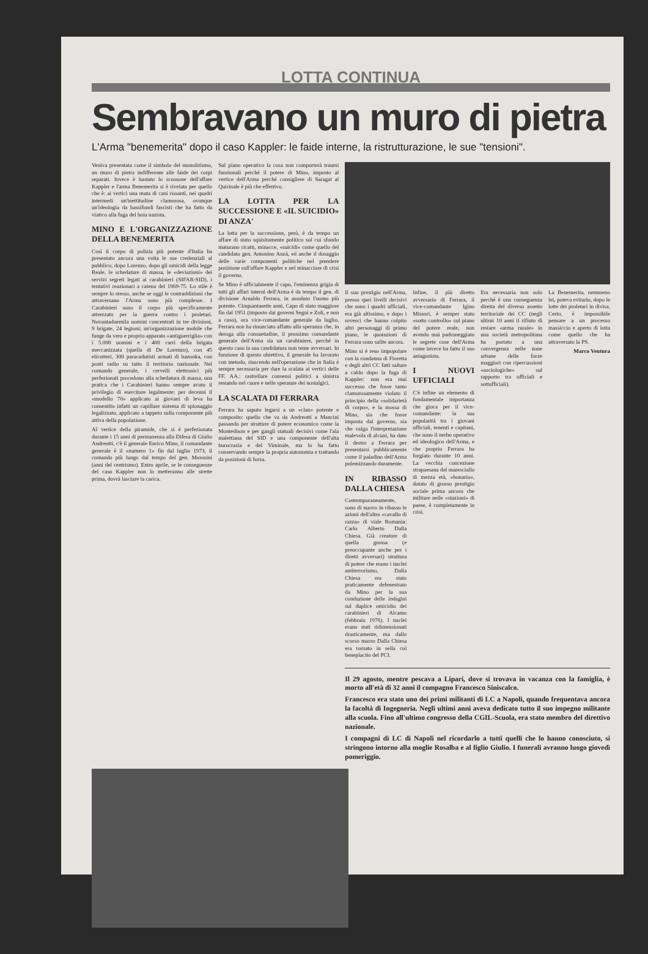LOTTA CONTINUA
Sembravano un muro di pietra
L'Arma "benemerita" dopo il caso Kappler: le faide interne, la ristrutturazione, le sue "tensioni".
Veniva presentata come il simbolo del monolitismo, un muro di pietra indifferente alle faide dei corpi separati. Invece è bastato lo scossone dell'affare Kappler e l'arma Benemerita si è rivelata per quello che è: ai vertici una muta di cani rissanti, nei quadri intermedi un'inettitudine clamorosa, ovunque un'ideologia da bassifondi fascisti che ha fatto da viatico alla fuga del boia nazista.
MINO E L'ORGANIZZAZIONE DELLA BENEMERITA
Così il corpo di polizia più potente d'Italia ha presentato ancora una volta le sue credenziali al pubblico, dopo Lorenzo, dopo gli omicidi della legge Reale, le schedature di massa, le «deviazioni» dei servizi segreti legati ai carabinieri (SIFAR-SID), i tentativi reazionari a catena del 1969-75. Lo stile è sempre lo stesso, anche se oggi le contraddizioni che attraversano l'Arma sono più complesse. I Carabinieri sono il corpo più specificamente attrezzato per la guerra contro i proletari. Novantaduemila uomini concentrati in tre divisioni, 9 brigate, 24 legioni; un'organizzazione mobile che funge da vero e proprio apparato «antiguerriglia» con i 5.000 uomini e i 400 carri della brigata meccanizzata (quella di De Lorenzo), con 45 elicotteri, 300 paracadutisti armati di bazooka, con ponti radio su tutto il territorio nazionale. Nel comando generale, i cervelli elettronici più perfezionati procedono alla schedatura di massa, una pratica che i Carabinieri hanno sempre avuto il privilegio di esercitare legalmente: per decenni il «modello 70» applicato ai giovani di leva ha consentito infatti un capillare sistema di spionaggio legalizzato, applicato a tappeto sulla componente più attiva della popolazione.
Al vertice della piramide, che si è perfezionata durante i 15 anni di permanenza alla Difesa di Giulio Andreotti, c'è il generale Enrico Mino, il comandante generale è il «numero 1» fin dal luglio 1973, il comando più lungo dal tempo del gen. Morosini (anni del centrismo). Entro aprile, se le conseguenze del caso Kappler non lo metteranno alle strette prima, dovrà lasciare la carica.
Sul piano operativo la cosa non comporterà traumi funzionali perché il potere di Mino, imposto al vertice dell'Arma perché consigliere di Saragat al Quirinale è più che effettivo.
LA LOTTA PER LA SUCCESSIONE E «IL SUICIDIO» DI ANZA'
La lotta per la successione, però, è da tempo un affare di stato squisitamente politico sul cui sfondo maturano ricatti, minacce, «suicidi» come quello del candidato gen. Antonino Anzà, ed anche il dosaggio delle varie componenti politiche nel prendere posizione sull'affare Kappler e nel minacciare di crisi il governo.
Se Mino è ufficialmente il capo, l'eminenza grigia di tutti gli affari interni dell'Arma è da tempo il gen. di divisione Arnaldo Ferrara, in assoluto l'uomo più potente. Cinquantasette anni, Capo di stato maggiore fin dal 1951 (imposto dai governi Segni e Zoli, e non a caso), ora vice-comandante generale da luglio, Ferrara non ha rinunciato affatto alla speranza che, in deroga alla consuetudine, il prossimo comandante generale dell'Arma sia un carabiniere, perché in questo caso la sua candidatura non teme avversari. In funzione di questo obiettivo, il generale ha lavorato con metodo, riuscendo nell'operazione che in Italia è sempre necessaria per dare la scalata ai vertici delle FF. AA.: rastrellare consensi politici a sinistra restando nel cuore e nelle speranze dei nostalgici.
LA SCALATA DI FERRARA
Ferrara ha saputo legarsi a un «clan» potente e composito: quello che va da Andreotti a Mancini passando per strutture di potere economico come la Montedison e per gangli statuali decisivi come l'ala malettiana del SID e una componente dell'alta burocrazia e del Viminale, ma lo ha fatto conservando sempre la propria autonomia e trattando da posizioni di forza.
Il suo prestigio nell'Arma, presso quei livelli decisivi che sono i quadri ufficiali, era già altissimo, e dopo i rovesci che hanno colpito altri personaggi di primo piano, le quotazioni di Ferrara sono salite ancora.
Mino si è reso impopolare con la condanna di Fioretta e degli altri CC fatti saltare a caldo dopo la fuga di Kappler: non era mai successo che fosse tanto clamorosamente violato il principio della «solidarietà di corpo», e la mossa di Mino, sia che fosse imposta dal governo, sia che valga l'interpretazione malevola di alcuni, ha dato il destro a Ferrara per presentarsi pubblicamente come il paladino dell'Arma polemizzando duramente.
IN RIBASSO DALLA CHIESA
Contemporaneamente, sono di nuovo in ribasso le azioni dell'altro «cavallo di razza» di viale Romania: Carlo Alberto Dalla Chiesa. Già creatore di quella grossa (e preoccupante anche per i diretti avversari) struttura di potere che erano i nuclei antiterrorismo, Dalla Chiesa era stato praticamente defenestrato da Mino per la sua conduzione delle indagini sul duplice omicidio dei carabinieri di Alcamo (febbraio 1976). I nuclei erano stati ridimensionati drasticamente, ma dallo scorso marzo Dalla Chiesa era tornato in sella col beneplacito del PCI.
Infine, il più diretto avversario di Ferrara, il vice-comandante Igino Missori, è semper stato «sotto controllo» sul piano del potere reale, non avendo mai padroneggiato le segrete cose dell'Arma come invece ha fatto il suo antagonista.
I NUOVI UFFICIALI
C'è infine un elemento di fondamentale importanza che gioca per il vice-comandante: la sua popolarità tra i giovani ufficiali, tenenti e capitani, che sono il nerbo operativo ed ideologico dell'Arma, e che proprio Ferrara ha forgiato durante 10 anni. La vecchia concezione strapaesana del maresciallo di mezza età, «bonario», dotato di grosso prestigio sociale prima ancora che militare nelle «stazioni» di paese, è completamente in crisi.
Era necessaria non solo perché è una conseguenza diretta del diverso assetto territoriale dei CC (negli ultimi 10 anni il rifiuto di restare «arma rurale» in una società metropolitana ha portato a una convergenza nelle zone urbane delle forze maggiori con ripercussioni «sociologiche» sul rapporto tra ufficiali e sottufficiali).
La Benemerita, nemmeno lei, poteva evitarlo, dopo le lotte dei proletari in divisa. Certo, è impossibile pensare a un processo massiccio e aperto di lotta come quello che ha attraversato la PS.
Marco Ventura
Il 29 agosto, mentre pescava a Lipari, dove si trovava in vacanza con la famiglia, è morto all'età di 32 anni il compagno Francesco Siniscalco.
Francesco era stato uno dei primi militanti di LC a Napoli, quando frequentava ancora la facoltà di Ingegneria. Negli ultimi anni aveva dedicato tutto il suo impegno militante alla scuola. Fino all'ultimo congresso della CGIL-Scuola, era stato membro del direttivo nazionale.
I compagni di LC di Napoli nel ricordarlo a tutti quelli che lo hanno conosciuto, si stringono intorno alla moglie Rosalba e al figlio Giulio. I funerali avranno luogo giovedì pomeriggio.